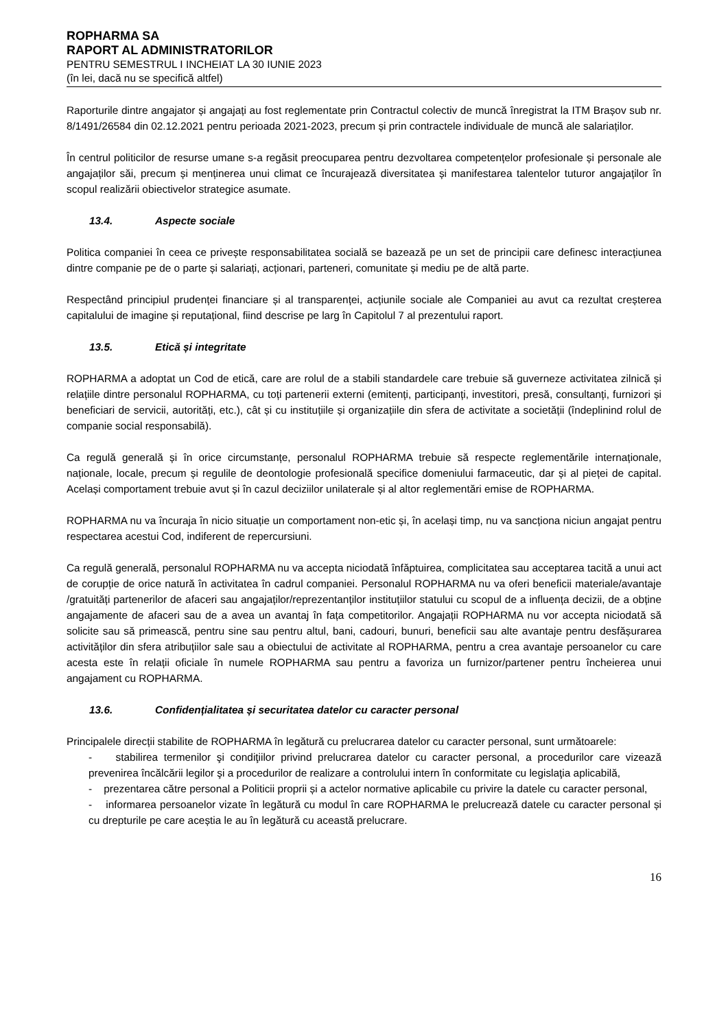ROPHARMA SA
RAPORT AL ADMINISTRATORILOR
PENTRU SEMESTRUL I INCHEIAT LA 30 IUNIE 2023
(în lei, dacă nu se specifică altfel)
Raporturile dintre angajator și angajați au fost reglementate prin Contractul colectiv de muncă înregistrat la ITM Brașov sub nr. 8/1491/26584 din 02.12.2021 pentru perioada 2021-2023, precum și prin contractele individuale de muncă ale salariaților.
În centrul politicilor de resurse umane s-a regăsit preocuparea pentru dezvoltarea competențelor profesionale și personale ale angajaților săi, precum și menținerea unui climat ce încurajează diversitatea și manifestarea talentelor tuturor angajaților în scopul realizării obiectivelor strategice asumate.
13.4. Aspecte sociale
Politica companiei în ceea ce privește responsabilitatea socială se bazează pe un set de principii care definesc interacțiunea dintre companie pe de o parte și salariați, acționari, parteneri, comunitate și mediu pe de altă parte.
Respectând principiul prudenței financiare și al transparenței, acțiunile sociale ale Companiei au avut ca rezultat creșterea capitalului de imagine și reputațional, fiind descrise pe larg în Capitolul 7 al prezentului raport.
13.5. Etică și integritate
ROPHARMA a adoptat un Cod de etică, care are rolul de a stabili standardele care trebuie să guverneze activitatea zilnică și relațiile dintre personalul ROPHARMA, cu toți partenerii externi (emitenți, participanți, investitori, presă, consultanți, furnizori și beneficiari de servicii, autorități, etc.), cât și cu instituțiile și organizațiile din sfera de activitate a societății (îndeplinind rolul de companie social responsabilă).
Ca regulă generală și în orice circumstanțe, personalul ROPHARMA trebuie să respecte reglementările internaționale, naționale, locale, precum și regulile de deontologie profesională specifice domeniului farmaceutic, dar și al pieței de capital. Același comportament trebuie avut și în cazul deciziilor unilaterale și al altor reglementări emise de ROPHARMA.
ROPHARMA nu va încuraja în nicio situație un comportament non-etic și, în același timp, nu va sancționa niciun angajat pentru respectarea acestui Cod, indiferent de repercursiuni.
Ca regulă generală, personalul ROPHARMA nu va accepta niciodată înfăptuirea, complicitatea sau acceptarea tacită a unui act de corupție de orice natură în activitatea în cadrul companiei. Personalul ROPHARMA nu va oferi beneficii materiale/avantaje /gratuități partenerilor de afaceri sau angajaților/reprezentanților instituțiilor statului cu scopul de a influența decizii, de a obține angajamente de afaceri sau de a avea un avantaj în fața competitorilor. Angajații ROPHARMA nu vor accepta niciodată să solicite sau să primească, pentru sine sau pentru altul, bani, cadouri, bunuri, beneficii sau alte avantaje pentru desfășurarea activităților din sfera atribuțiilor sale sau a obiectului de activitate al ROPHARMA, pentru a crea avantaje persoanelor cu care acesta este în relații oficiale în numele ROPHARMA sau pentru a favoriza un furnizor/partener pentru încheierea unui angajament cu ROPHARMA.
13.6. Confidențialitatea și securitatea datelor cu caracter personal
Principalele direcții stabilite de ROPHARMA în legătură cu prelucrarea datelor cu caracter personal, sunt următoarele:
- stabilirea termenilor şi condiţiilor privind prelucrarea datelor cu caracter personal, a procedurilor care vizează prevenirea încălcării legilor şi a procedurilor de realizare a controlului intern în conformitate cu legislaţia aplicabilă,
- prezentarea către personal a Politicii proprii și a actelor normative aplicabile cu privire la datele cu caracter personal,
- informarea persoanelor vizate în legătură cu modul în care ROPHARMA le prelucrează datele cu caracter personal și cu drepturile pe care aceștia le au în legătură cu această prelucrare.
16